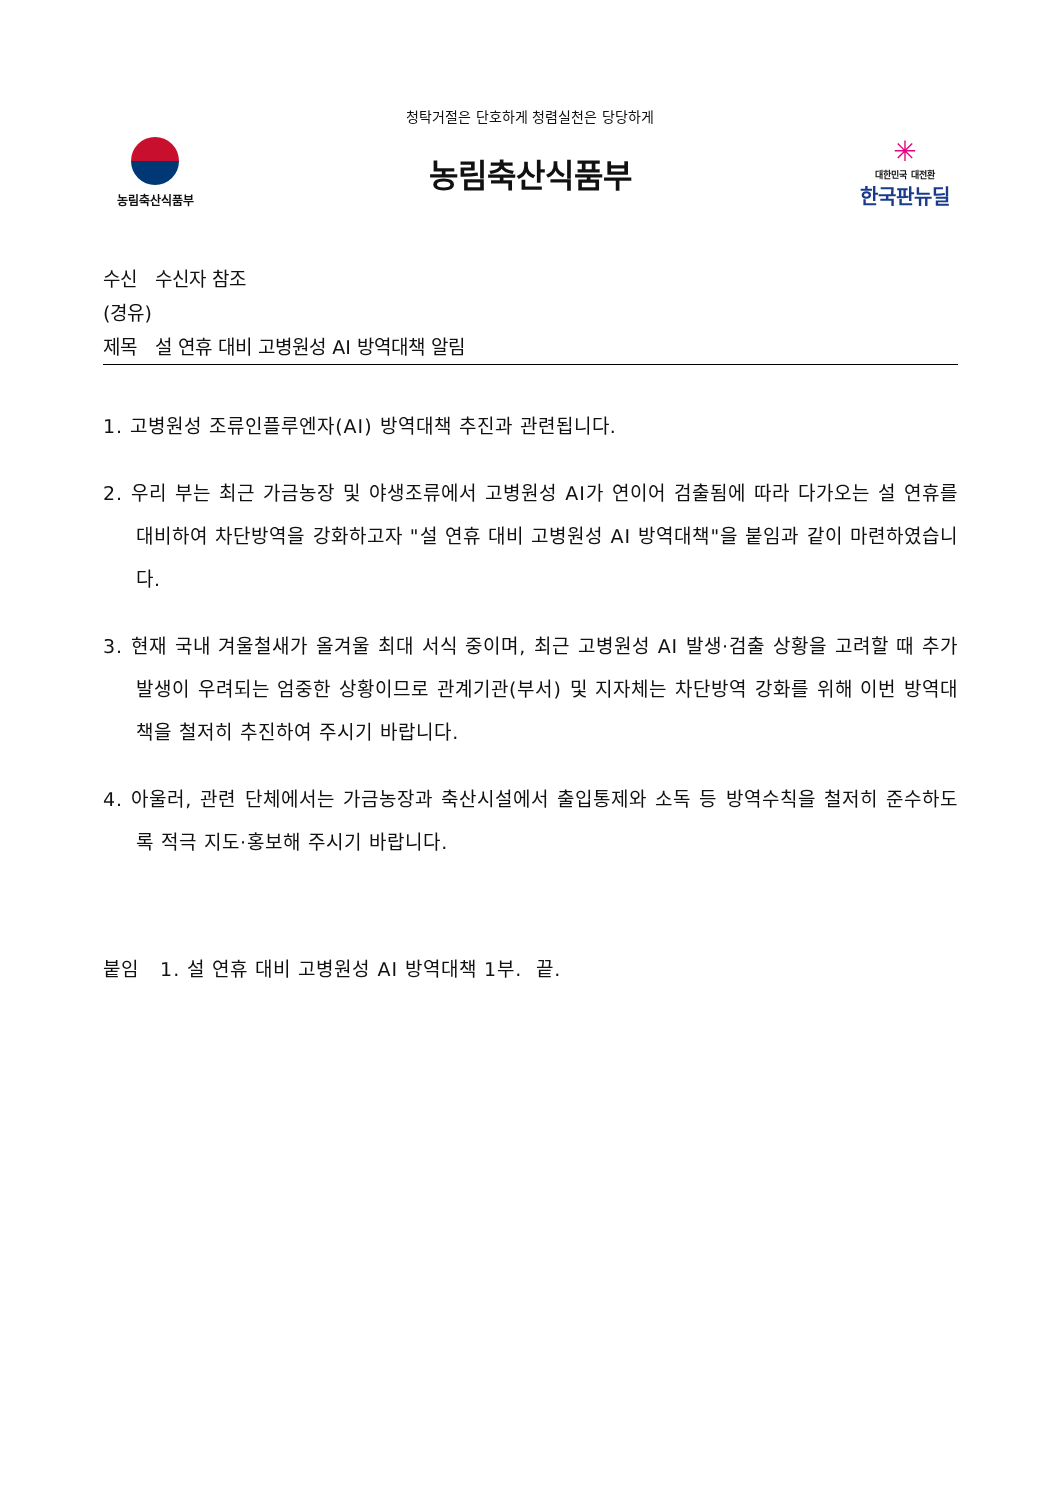청탁거절은 단호하게 청렴실천은 당당하게
농림축산식품부
농림축산식품부
✳
대한민국 대전환
한국판뉴딜
수신 수신자 참조
(경유)
제목 설 연휴 대비 고병원성 AI 방역대책 알림
1. 고병원성 조류인플루엔자(AI) 방역대책 추진과 관련됩니다.
2. 우리 부는 최근 가금농장 및 야생조류에서 고병원성 AI가 연이어 검출됨에 따라 다가오는 설 연휴를 대비하여 차단방역을 강화하고자 "설 연휴 대비 고병원성 AI 방역대책"을 붙임과 같이 마련하였습니다.
3. 현재 국내 겨울철새가 올겨울 최대 서식 중이며, 최근 고병원성 AI 발생·검출 상황을 고려할 때 추가 발생이 우려되는 엄중한 상황이므로 관계기관(부서) 및 지자체는 차단방역 강화를 위해 이번 방역대책을 철저히 추진하여 주시기 바랍니다.
4. 아울러, 관련 단체에서는 가금농장과 축산시설에서 출입통제와 소독 등 방역수칙을 철저히 준수하도록 적극 지도·홍보해 주시기 바랍니다.
붙임 1. 설 연휴 대비 고병원성 AI 방역대책 1부. 끝.